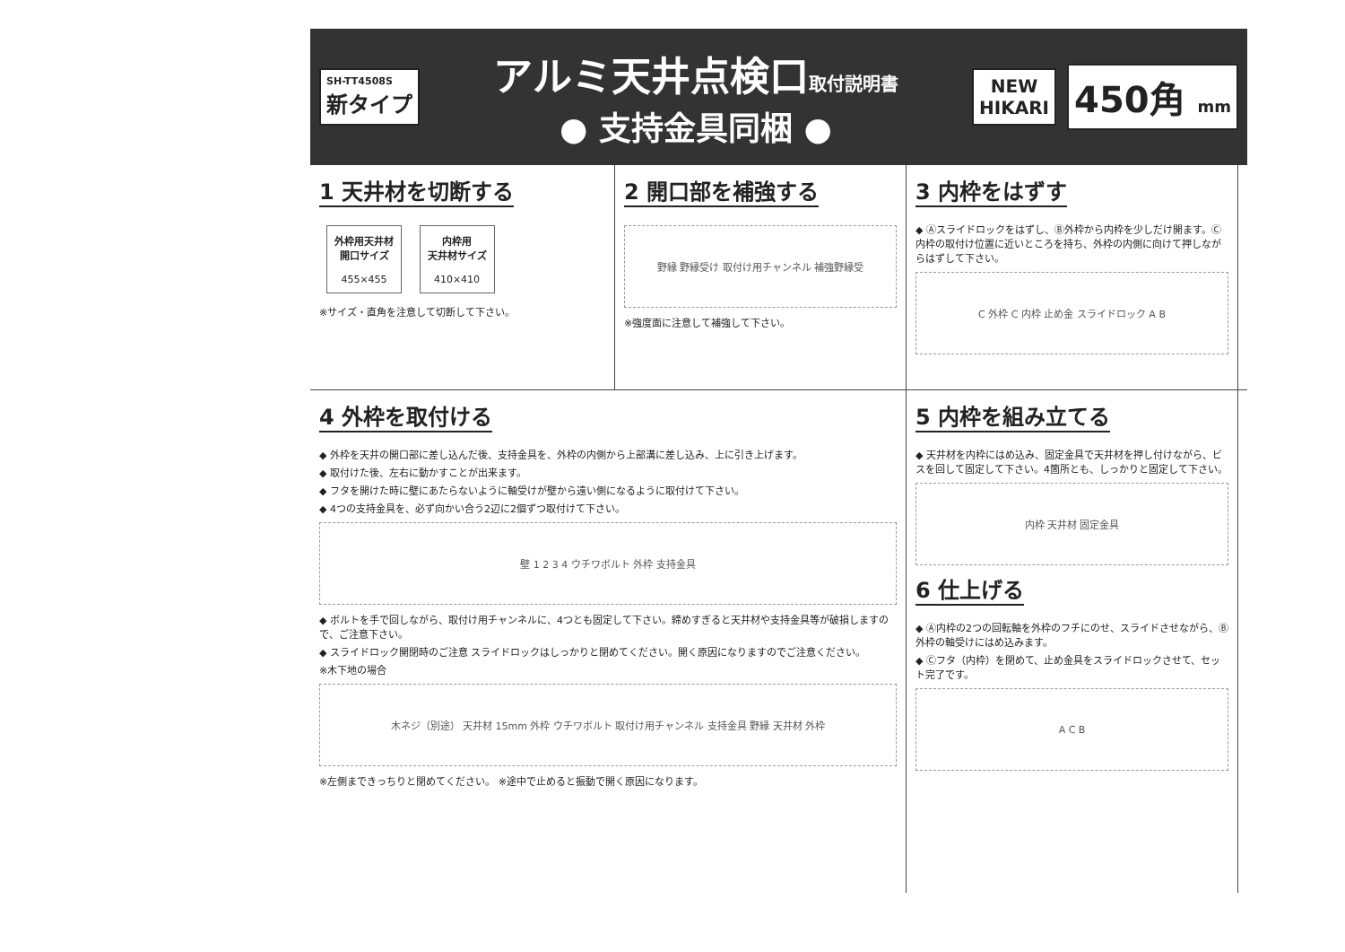SH-TT4508S
新タイプ
アルミ天井点検口取付説明書
● 支持金具同梱 ●
NEW
HIKARI
450角 mm
1 天井材を切断する
外枠用天井材
開口サイズ
455×455
内枠用
天井材サイズ
410×410
※サイズ・直角を注意して切断して下さい。
2 開口部を補強する
野縁 野縁受け 取付け用チャンネル 補強野縁受
※強度面に注意して補強して下さい。
3 内枠をはずす
◆ Ⓐスライドロックをはずし、Ⓑ外枠から内枠を少しだけ開ます。Ⓒ内枠の取付け位置に近いところを持ち、外枠の内側に向けて押しながらはずして下さい。
C 外枠 C 内枠 止め金 スライドロック A B
4 外枠を取付ける
◆ 外枠を天井の開口部に差し込んだ後、支持金具を、外枠の内側から上部溝に差し込み、上に引き上げます。
◆ 取付けた後、左右に動かすことが出来ます。
◆ フタを開けた時に壁にあたらないように軸受けが壁から遠い側になるように取付けて下さい。
◆ 4つの支持金具を、必ず向かい合う2辺に2個ずつ取付けて下さい。
壁 1 2 3 4 ウチワボルト 外枠 支持金具
◆ ボルトを手で回しながら、取付け用チャンネルに、4つとも固定して下さい。締めすぎると天井材や支持金具等が破損しますので、ご注意下さい。
◆ スライドロック開閉時のご注意 スライドロックはしっかりと閉めてください。開く原因になりますのでご注意ください。
※木下地の場合
木ネジ（別途） 天井材 15mm 外枠 ウチワボルト 取付け用チャンネル 支持金具 野縁 天井材 外枠
※左側まできっちりと閉めてください。 ※途中で止めると振動で開く原因になります。
5 内枠を組み立てる
◆ 天井材を内枠にはめ込み、固定金具で天井材を押し付けながら、ビスを回して固定して下さい。4箇所とも、しっかりと固定して下さい。
内枠 天井材 固定金具
6 仕上げる
◆ Ⓐ内枠の2つの回転軸を外枠のフチにのせ、スライドさせながら、Ⓑ外枠の軸受けにはめ込みます。
◆ Ⓒフタ（内枠）を閉めて、止め金具をスライドロックさせて、セット完了です。
A C B